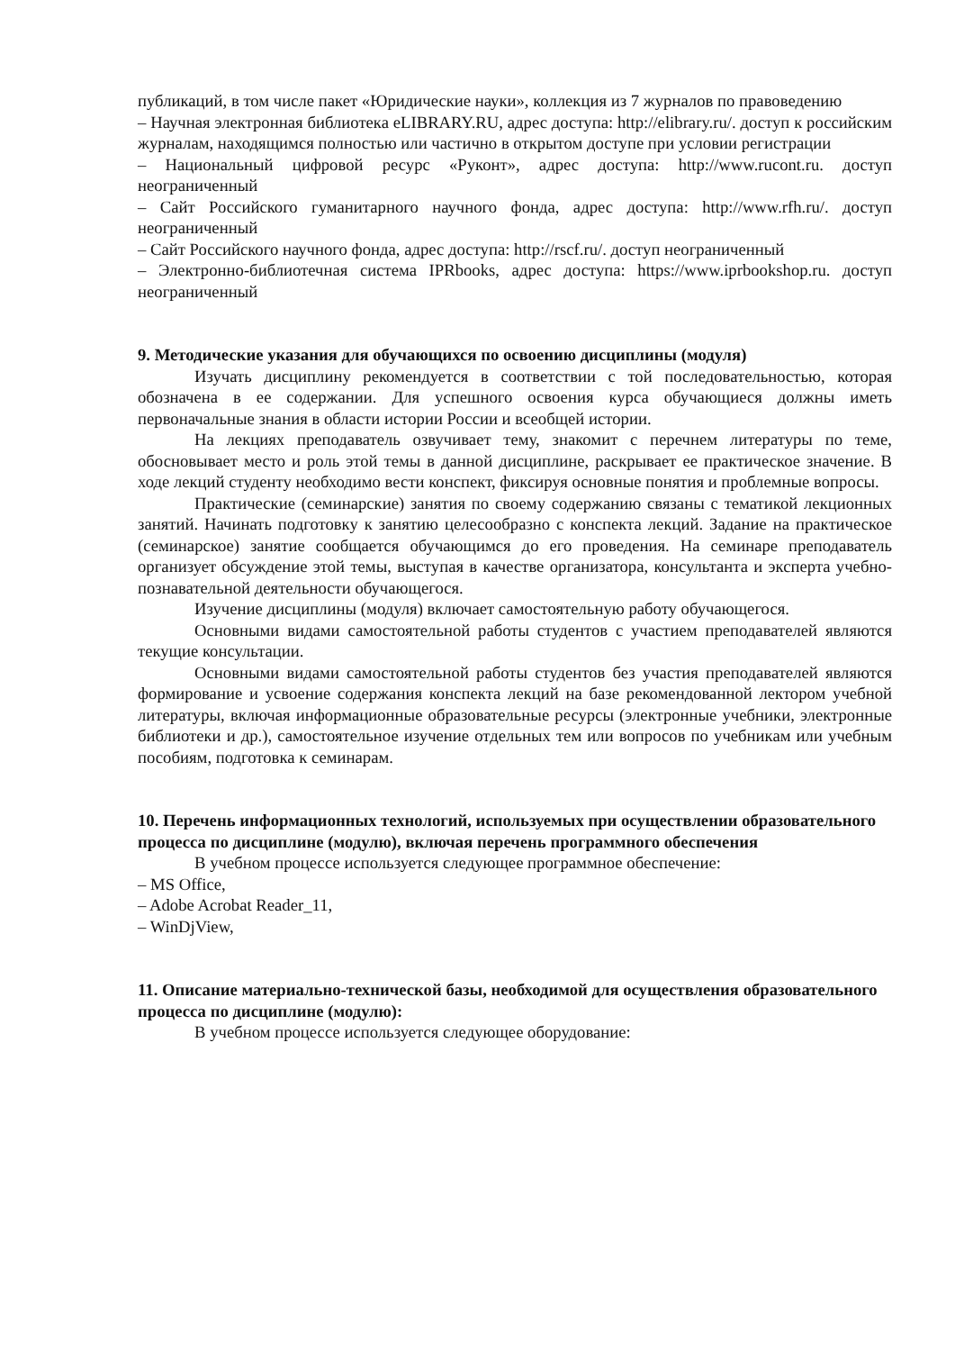публикаций, в том числе пакет «Юридические науки», коллекция из 7 журналов по правоведению
– Научная электронная библиотека eLIBRARY.RU, адрес доступа: http://elibrary.ru/. доступ к российским журналам, находящимся полностью или частично в открытом доступе при условии регистрации
– Национальный цифровой ресурс «Руконт», адрес доступа: http://www.rucont.ru. доступ неограниченный
– Сайт Российского гуманитарного научного фонда, адрес доступа: http://www.rfh.ru/. доступ неограниченный
– Сайт Российского научного фонда, адрес доступа: http://rscf.ru/. доступ неограниченный
– Электронно-библиотечная система IPRbooks, адрес доступа: https://www.iprbookshop.ru. доступ неограниченный
9. Методические указания для обучающихся по освоению дисциплины (модуля)
Изучать дисциплину рекомендуется в соответствии с той последовательностью, которая обозначена в ее содержании. Для успешного освоения курса обучающиеся должны иметь первоначальные знания в области истории России и всеобщей истории.
На лекциях преподаватель озвучивает тему, знакомит с перечнем литературы по теме, обосновывает место и роль этой темы в данной дисциплине, раскрывает ее практическое значение. В ходе лекций студенту необходимо вести конспект, фиксируя основные понятия и проблемные вопросы.
Практические (семинарские) занятия по своему содержанию связаны с тематикой лекционных занятий. Начинать подготовку к занятию целесообразно с конспекта лекций. Задание на практическое (семинарское) занятие сообщается обучающимся до его проведения. На семинаре преподаватель организует обсуждение этой темы, выступая в качестве организатора, консультанта и эксперта учебно-познавательной деятельности обучающегося.
Изучение дисциплины (модуля) включает самостоятельную работу обучающегося.
Основными видами самостоятельной работы студентов с участием преподавателей являются текущие консультации.
Основными видами самостоятельной работы студентов без участия преподавателей являются формирование и усвоение содержания конспекта лекций на базе рекомендованной лектором учебной литературы, включая информационные образовательные ресурсы (электронные учебники, электронные библиотеки и др.), самостоятельное изучение отдельных тем или вопросов по учебникам или учебным пособиям, подготовка к семинарам.
10. Перечень информационных технологий, используемых при осуществлении образовательного процесса по дисциплине (модулю), включая перечень программного обеспечения
В учебном процессе используется следующее программное обеспечение:
– MS Office,
– Adobe Acrobat Reader_11,
– WinDjView,
11. Описание материально-технической базы, необходимой для осуществления образовательного процесса по дисциплине (модулю):
В учебном процессе используется следующее оборудование: